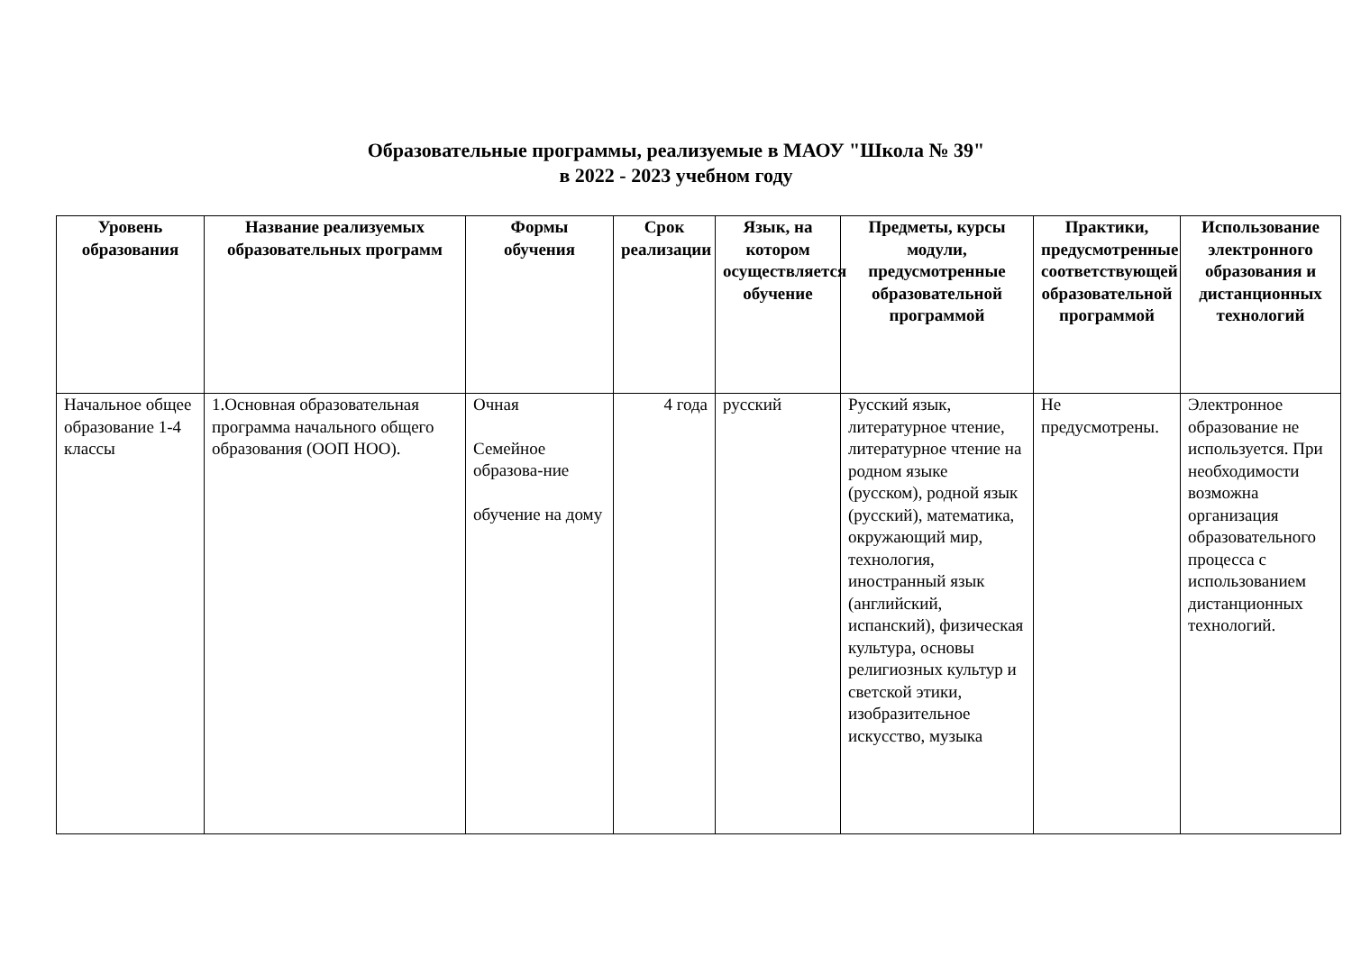Образовательные программы, реализуемые в МАОУ "Школа № 39"
в 2022 - 2023 учебном году
| Уровень образования | Название реализуемых образовательных программ | Формы обучения | Срок реализации | Язык, на котором осуществляется обучение | Предметы, курсы модули, предусмотренные образовательной программой | Практики, предусмотренные соответствующей образовательной программой | Использование электронного образования и дистанционных технологий |
| --- | --- | --- | --- | --- | --- | --- | --- |
| Начальное общее образование 1-4 классы | 1.Основная образовательная программа начального общего образования (ООП НОО). | Очная Семейное образова-ние обучение на дому | 4 года | русский | Русский язык, литературное чтение, литературное чтение на родном языке (русском), родной язык (русский), математика, окружающий мир, технология, иностранный язык (английский, испанский), физическая культура, основы религиозных культур и светской этики, изобразительное искусство, музыка | Не предусмотрены. | Электронное образование не используется. При необходимости возможна организация образовательного процесса с использованием дистанционных технологий. |